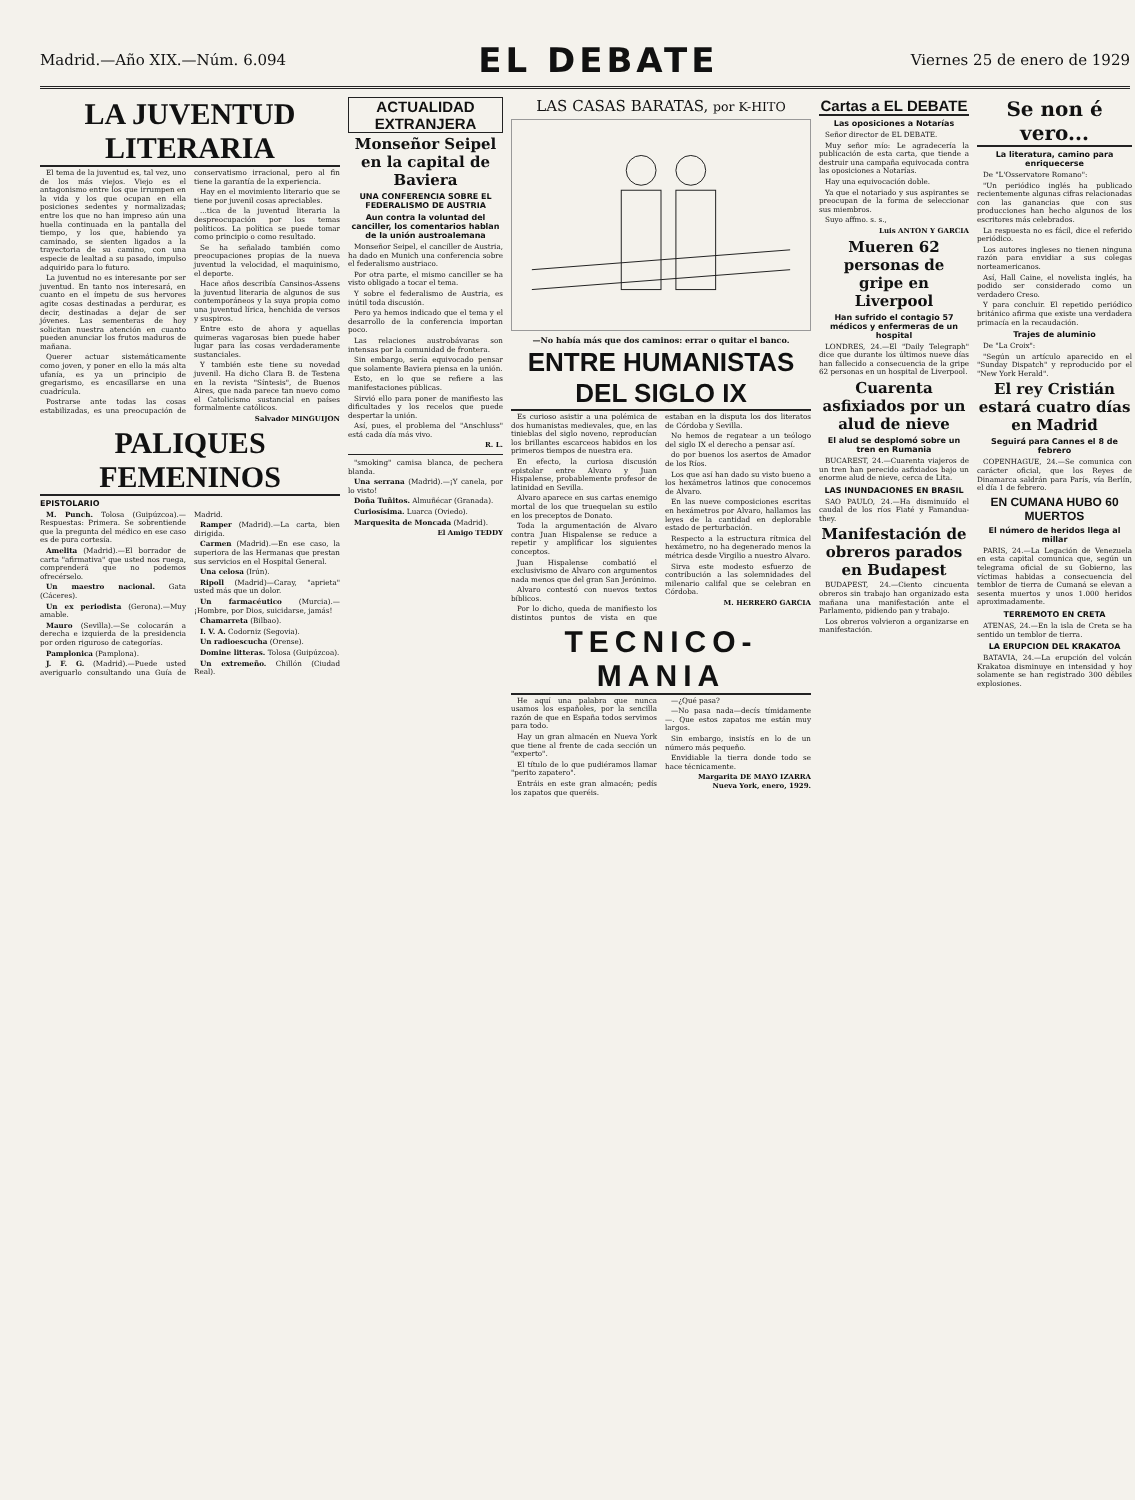Madrid.—Año XIX.—Núm. 6.094 EL DEBATE Viernes 25 de enero de 1929
LA JUVENTUD LITERARIA
El tema de la juventud es, tal vez, uno de los más viejos. Viejo es el antagonismo entre los que irrumpen en la vida y los que ocupan en ella posiciones sedentes y normalizadas; entre los que no han impreso aún una huella continuada en la pantalla del tiempo, y los que, habiendo ya caminado, se sienten ligados a la trayectoria de su camino, con una especie de lealtad a su pasado, impulso adquirido para lo futuro.
La juventud no es interesante por ser juventud. En tanto nos interesará, en cuanto en el ímpetu de sus hervores agite cosas destinadas a perdurar, es decir, destinadas a dejar de ser jóvenes. Las sementeras de hoy solicitan nuestra atención en cuanto pueden anunciar los frutos maduros de mañana.
Querer actuar sistemáticamente como joven, y poner en ello la más alta ufanía, es ya un principio de gregarismo, es encasillarse en una cuadrícula.
Postrarse ante todas las cosas estabilizadas, es una preocupación de conservatismo irracional, pero al fin tiene la garantía de la experiencia.
Hay en el movimiento literario que se tiene por juvenil cosas apreciables.
...tica de la juventud literaria la despreocupación por los temas políticos. La política se puede tomar como principio o como resultado.
Se ha señalado también como preocupaciones propias de la nueva juventud la velocidad, el maquinismo, el deporte.
Hace años describía Cansinos-Assens la juventud literaria de algunos de sus contemporáneos y la suya propia como una juventud lírica, henchida de versos y suspiros.
Entre esto de ahora y aquellas quimeras vagarosas bien puede haber lugar para las cosas verdaderamente sustanciales.
Y también este tiene su novedad juvenil. Ha dicho Clara B. de Testena en la revista "Síntesis", de Buenos Aires, que nada parece tan nuevo como el Catolicismo sustancial en países formalmente católicos.
Salvador MINGUIJON
PALIQUES FEMENINOS
EPISTOLARIO
M. Punch. Tolosa (Guipúzcoa).—Respuestas: Primera. Se sobrentiende que la pregunta del médico en ese caso es de pura cortesía.
Amelita (Madrid).—El borrador de carta "afirmativa" que usted nos ruega, comprenderá que no podemos ofrecérselo.
Un maestro nacional. Gata (Cáceres).
Un ex periodista (Gerona).—Muy amable.
Mauro (Sevilla).—Se colocarán a derecha e izquierda de la presidencia por orden riguroso de categorías.
Pamplonica (Pamplona).
J. F. G. (Madrid).—Puede usted averiguarlo consultando una Guía de Madrid.
Ramper (Madrid).—La carta, bien dirigida.
Carmen (Madrid).—En ese caso, la superiora de las Hermanas que prestan sus servicios en el Hospital General.
Una celosa (Irún).
Ripoll (Madrid)—Caray, "aprieta" usted más que un dolor.
Un farmacéutico (Murcia).—¡Hombre, por Dios, suicidarse, jamás!
Chamarreta (Bilbao).
I. V. A. Codorniz (Segovia).
Un radioescucha (Orense).
Domine litteras. Tolosa (Guipúzcoa).
Un extremeño. Chillón (Ciudad Real).
ACTUALIDAD EXTRANJERA
Monseñor Seipel en la capital de Baviera
UNA CONFERENCIA SOBRE EL FEDERALISMO DE AUSTRIA
Aun contra la voluntad del canciller, los comentarios hablan de la unión austroalemana
Monseñor Seipel, el canciller de Austria, ha dado en Munich una conferencia sobre el federalismo austriaco.
Por otra parte, el mismo canciller se ha visto obligado a tocar el tema.
Y sobre el federalismo de Austria, es inútil toda discusión.
Pero ya hemos indicado que el tema y el desarrollo de la conferencia importan poco.
Las relaciones austrobávaras son intensas por la comunidad de frontera.
Sin embargo, sería equivocado pensar que solamente Baviera piensa en la unión.
Esto, en lo que se refiere a las manifestaciones públicas.
Sirvió ello para poner de manifiesto las dificultades y los recelos que puede despertar la unión.
Así, pues, el problema del "Anschluss" está cada día más vivo.
R. L.
"smoking" camisa blanca, de pechera blanda.
Una serrana (Madrid).—¡Y canela, por lo visto!
Doña Tuñitos. Almuñécar (Granada).
Curiosísima. Luarca (Oviedo).
Marquesita de Moncada (Madrid).
El Amigo TEDDY
LAS CASAS BARATAS, por K-HITO
—No había más que dos caminos: errar o quitar el banco.
ENTRE HUMANISTAS DEL SIGLO IX
Es curioso asistir a una polémica de dos humanistas medievales, que, en las tinieblas del siglo noveno, reproducían los brillantes escarceos habidos en los primeros tiempos de nuestra era.
En efecto, la curiosa discusión epistolar entre Alvaro y Juan Hispalense, probablemente profesor de latinidad en Sevilla.
Alvaro aparece en sus cartas enemigo mortal de los que truequelan su estilo en los preceptos de Donato.
Toda la argumentación de Alvaro contra Juan Hispalense se reduce a repetir y amplificar los siguientes conceptos.
Juan Hispalense combatió el exclusivismo de Alvaro con argumentos nada menos que del gran San Jerónimo.
Alvaro contestó con nuevos textos bíblicos.
Por lo dicho, queda de manifiesto los distintos puntos de vista en que estaban en la disputa los dos literatos de Córdoba y Sevilla.
No hemos de regatear a un teólogo del siglo IX el derecho a pensar así.
do por buenos los asertos de Amador de los Ríos.
Los que así han dado su visto bueno a los hexámetros latinos que conocemos de Alvaro.
En las nueve composiciones escritas en hexámetros por Alvaro, hallamos las leyes de la cantidad en deplorable estado de perturbación.
Respecto a la estructura rítmica del hexámetro, no ha degenerado menos la métrica desde Virgilio a nuestro Alvaro.
Sirva este modesto esfuerzo de contribución a las solemnidades del milenario califal que se celebran en Córdoba.
M. HERRERO GARCIA
TECNICO-MANIA
He aquí una palabra que nunca usamos los españoles, por la sencilla razón de que en España todos servimos para todo.
Hay un gran almacén en Nueva York que tiene al frente de cada sección un "experto".
El título de lo que pudiéramos llamar "perito zapatero".
Entráis en este gran almacén; pedís los zapatos que queréis.
—¿Qué pasa?
—No pasa nada—decís tímidamente—. Que estos zapatos me están muy largos.
Sin embargo, insistís en lo de un número más pequeño.
Envidiable la tierra donde todo se hace técnicamente.
Margarita DE MAYO IZARRA
Nueva York, enero, 1929.
Cartas a EL DEBATE
Las oposiciones a Notarías
Señor director de EL DEBATE.
Muy señor mío: Le agradecería la publicación de esta carta, que tiende a destruir una campaña equivocada contra las oposiciones a Notarías.
Hay una equivocación doble.
Ya que el notariado y sus aspirantes se preocupan de la forma de seleccionar sus miembros.
Suyo affmo. s. s.,
Luis ANTON Y GARCIA
Mueren 62 personas de gripe en Liverpool
Han sufrido el contagio 57 médicos y enfermeras de un hospital
LONDRES, 24.—El "Daily Telegraph" dice que durante los últimos nueve días han fallecido a consecuencia de la gripe 62 personas en un hospital de Liverpool.
Cuarenta asfixiados por un alud de nieve
El alud se desplomó sobre un tren en Rumania
BUCAREST, 24.—Cuarenta viajeros de un tren han perecido asfixiados bajo un enorme alud de nieve, cerca de Lita.
LAS INUNDACIONES EN BRASIL
SAO PAULO, 24.—Ha disminuído el caudal de los ríos Fiaté y Famandua-they.
Manifestación de obreros parados en Budapest
BUDAPEST, 24.—Ciento cincuenta obreros sin trabajo han organizado esta mañana una manifestación ante el Parlamento, pidiendo pan y trabajo.
Los obreros volvieron a organizarse en manifestación.
Se non é vero...
La literatura, cami­no para enriquecerse
De "L'Osservatore Romano":
"Un periódico inglés ha publicado recientemente algunas cifras relacionadas con las ganancias que con sus producciones han hecho algunos de los escritores más celebrados.
La respuesta no es fácil, dice el referido periódico.
Los autores ingleses no tienen ninguna razón para envidiar a sus colegas norteamericanos.
Así, Hall Caine, el novelista inglés, ha podido ser considerado como un verdadero Creso.
Y para concluir. El repetido periódico británico afirma que existe una verdadera primacía en la recaudación.
Trajes de aluminio
De "La Croix":
"Según un artículo aparecido en el "Sunday Dispatch" y reproducido por el "New York Herald".
El rey Cristián estará cuatro días en Madrid
Seguirá para Cannes el 8 de febrero
COPENHAGUE, 24.—Se comunica con carácter oficial, que los Reyes de Dinamarca saldrán para París, vía Berlín, el día 1 de febrero.
EN CUMANA HUBO 60 MUERTOS
El número de heridos llega al millar
PARIS, 24.—La Legación de Venezuela en esta capital comunica que, según un telegrama oficial de su Gobierno, las víctimas habidas a consecuencia del temblor de tierra de Cumaná se elevan a sesenta muertos y unos 1.000 heridos aproximadamente.
TERREMOTO EN CRETA
ATENAS, 24.—En la isla de Creta se ha sentido un temblor de tierra.
LA ERUPCION DEL KRAKATOA
BATAVIA, 24.—La erupción del volcán Krakatoa disminuye en intensidad y hoy solamente se han registrado 300 débiles explosiones.